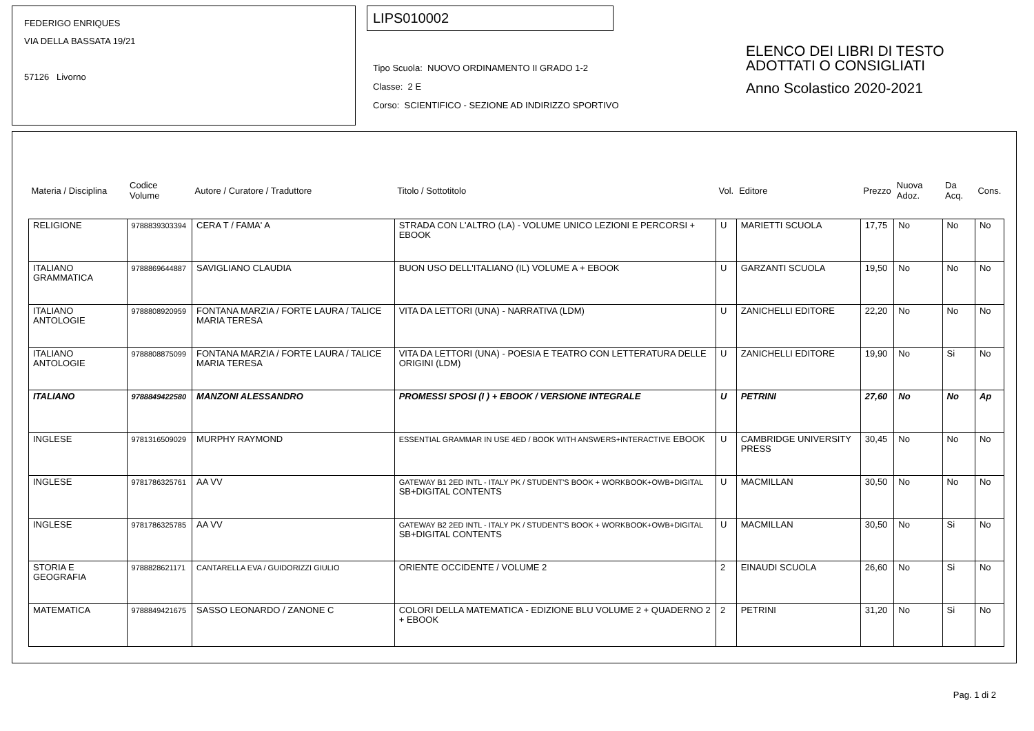FEDERIGO ENRIQUES
VIA DELLA BASSATA 19/21
57126 Livorno
LIPS010002
Tipo Scuola: NUOVO ORDINAMENTO II GRADO 1-2
Classe: 2 E
Corso: SCIENTIFICO - SEZIONE AD INDIRIZZO SPORTIVO
ELENCO DEI LIBRI DI TESTO
ADOTTATI O CONSIGLIATI
Anno Scolastico 2020-2021
| Materia / Disciplina | Codice Volume | Autore / Curatore / Traduttore | Titolo / Sottotitolo | Vol. | Editore | Prezzo | Nuova Adoz. | Da Acq. | Cons. |
| --- | --- | --- | --- | --- | --- | --- | --- | --- | --- |
| RELIGIONE | 9788839303394 | CERA T / FAMA' A | STRADA CON L'ALTRO (LA) - VOLUME UNICO LEZIONI E PERCORSI + EBOOK | U | MARIETTI SCUOLA | 17,75 | No | No | No |
| ITALIANO GRAMMATICA | 9788869644887 | SAVIGLIANO CLAUDIA | BUON USO DELL'ITALIANO (IL) VOLUME A + EBOOK | U | GARZANTI SCUOLA | 19,50 | No | No | No |
| ITALIANO ANTOLOGIE | 9788808920959 | FONTANA MARZIA / FORTE LAURA / TALICE MARIA TERESA | VITA DA LETTORI (UNA) - NARRATIVA (LDM) | U | ZANICHELLI EDITORE | 22,20 | No | No | No |
| ITALIANO ANTOLOGIE | 9788808875099 | FONTANA MARZIA / FORTE LAURA / TALICE MARIA TERESA | VITA DA LETTORI (UNA) - POESIA E TEATRO CON LETTERATURA DELLE ORIGINI (LDM) | U | ZANICHELLI EDITORE | 19,90 | No | Si | No |
| ITALIANO | 9788849422580 | MANZONI ALESSANDRO | PROMESSI SPOSI (I ) + EBOOK / VERSIONE INTEGRALE | U | PETRINI | 27,60 | No | No | Ap |
| INGLESE | 9781316509029 | MURPHY RAYMOND | ESSENTIAL GRAMMAR IN USE 4ED / BOOK WITH ANSWERS+INTERACTIVE EBOOK | U | CAMBRIDGE UNIVERSITY PRESS | 30,45 | No | No | No |
| INGLESE | 9781786325761 | AA VV | GATEWAY B1 2ED INTL - ITALY PK / STUDENT'S BOOK + WORKBOOK+OWB+DIGITAL SB+DIGITAL CONTENTS | U | MACMILLAN | 30,50 | No | No | No |
| INGLESE | 9781786325785 | AA VV | GATEWAY B2 2ED INTL - ITALY PK / STUDENT'S BOOK + WORKBOOK+OWB+DIGITAL SB+DIGITAL CONTENTS | U | MACMILLAN | 30,50 | No | Si | No |
| STORIA E GEOGRAFIA | 9788828621171 | CANTARELLA EVA / GUIDORIZZI GIULIO | ORIENTE OCCIDENTE / VOLUME 2 | 2 | EINAUDI SCUOLA | 26,60 | No | Si | No |
| MATEMATICA | 9788849421675 | SASSO LEONARDO / ZANONE C | COLORI DELLA MATEMATICA - EDIZIONE BLU VOLUME 2 + QUADERNO 2 + EBOOK | 2 | PETRINI | 31,20 | No | Si | No |
Pag. 1 di 2